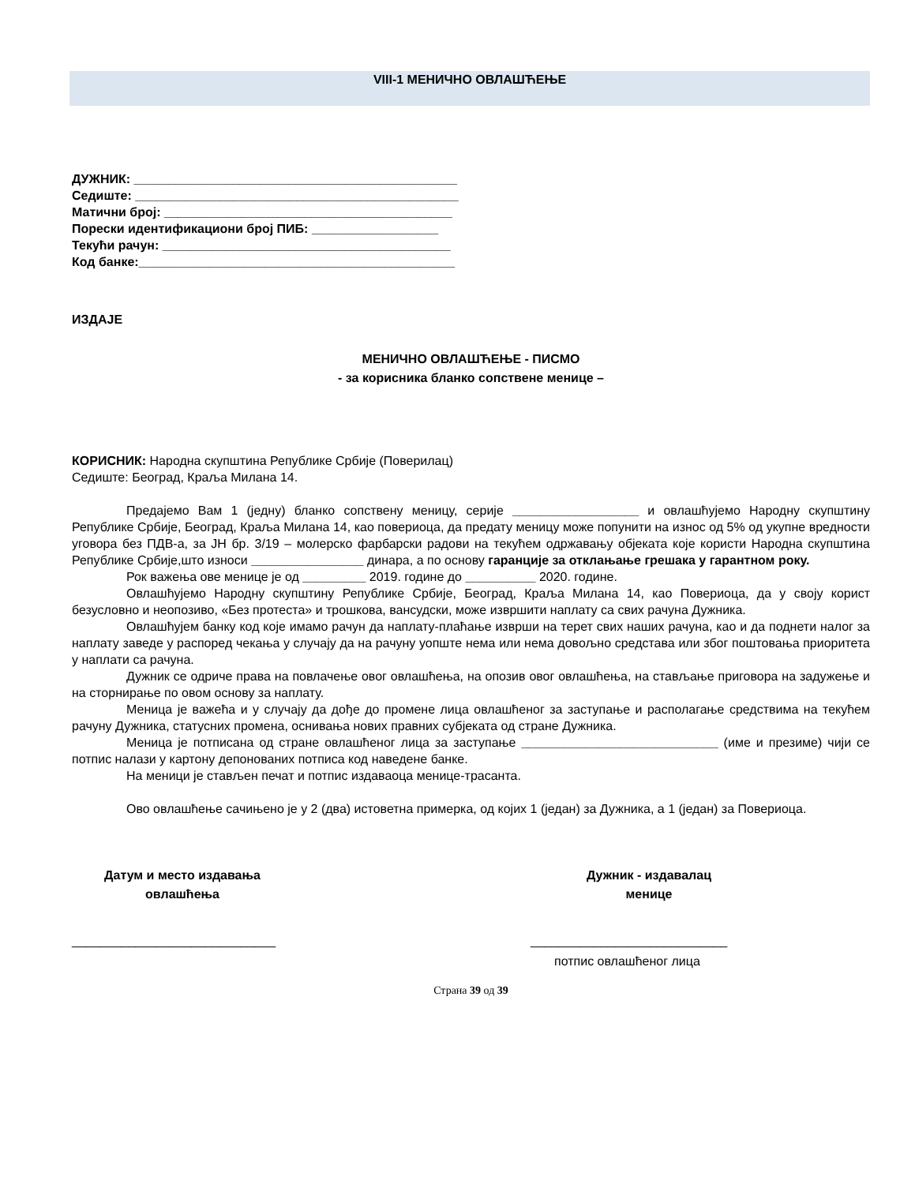VIII-1 МЕНИЧНО ОВЛАШЋЕЊЕ
ДУЖНИК: ______________________________________________
Седиште: ______________________________________________
Матични број: _________________________________________
Порески идентификациони број ПИБ: __________________
Текући рачун: _________________________________________
Код банке:_____________________________________________
ИЗДАЈЕ
МЕНИЧНО ОВЛАШЋЕЊЕ - ПИСМО
- за корисника бланко сопствене менице –
КОРИСНИК: Народна скупштина Републике Србије (Поверилац)
Седиште: Београд, Краља Милана 14.
Предајемо Вам 1 (једну) бланко сопствену меницу, серије __________________ и овлашћујемо Народну скупштину Републике Србије, Београд, Краља Милана 14, као повериоца, да предату меницу може попунити на износ од 5% од укупне вредности уговора без ПДВ-а, за ЈН бр. 3/19 – молерско фарбарски радови на текућем одржавању објеката које користи Народна скупштина Републике Србије,што износи ________________ динара, а по основу гаранције за отклањање грешака у гарантном року.
Рок важења ове менице је од _________ 2019. године до __________ 2020. године.
Овлашћујемо Народну скупштину Републике Србије, Београд, Краља Милана 14, као Повериоца, да у своју корист безусловно и неопозиво, «Без протеста» и трошкова, вансудски, може извршити наплату са свих рачуна Дужника.
Овлашћујем банку код које имамо рачун да наплату-плаћање изврши на терет свих наших рачуна, као и да поднети налог за наплату заведе у распоред чекања у случају да на рачуну уопште нема или нема довољно средстава или због поштовања приоритета у наплати са рачуна.
Дужник се одриче права на повлачење овог овлашћења, на опозив овог овлашћења, на стављање приговора на задужење и на сторнирање по овом основу за наплату.
Меница је важећа и у случају да дође до промене лица овлашћеног за заступање и располагање средствима на текућем рачуну Дужника, статусних промена, оснивања нових правних субјеката од стране Дужника.
Меница је потписана од стране овлашћеног лица за заступање ____________________________ (име и презиме) чији се потпис налази у картону депонованих потписа код наведене банке.
На меници је стављен печат и потпис издаваоца менице-трасанта.
Ово овлашћење сачињено је у 2 (два) истоветна примерка, од којих 1 (један) за Дужника, а 1 (један) за Повериоца.
Датум и место издавања
овлашћења
_____________________________
Дужник - издавалац
менице
____________________________
потпис овлашћеног лица
Страна 39 од 39